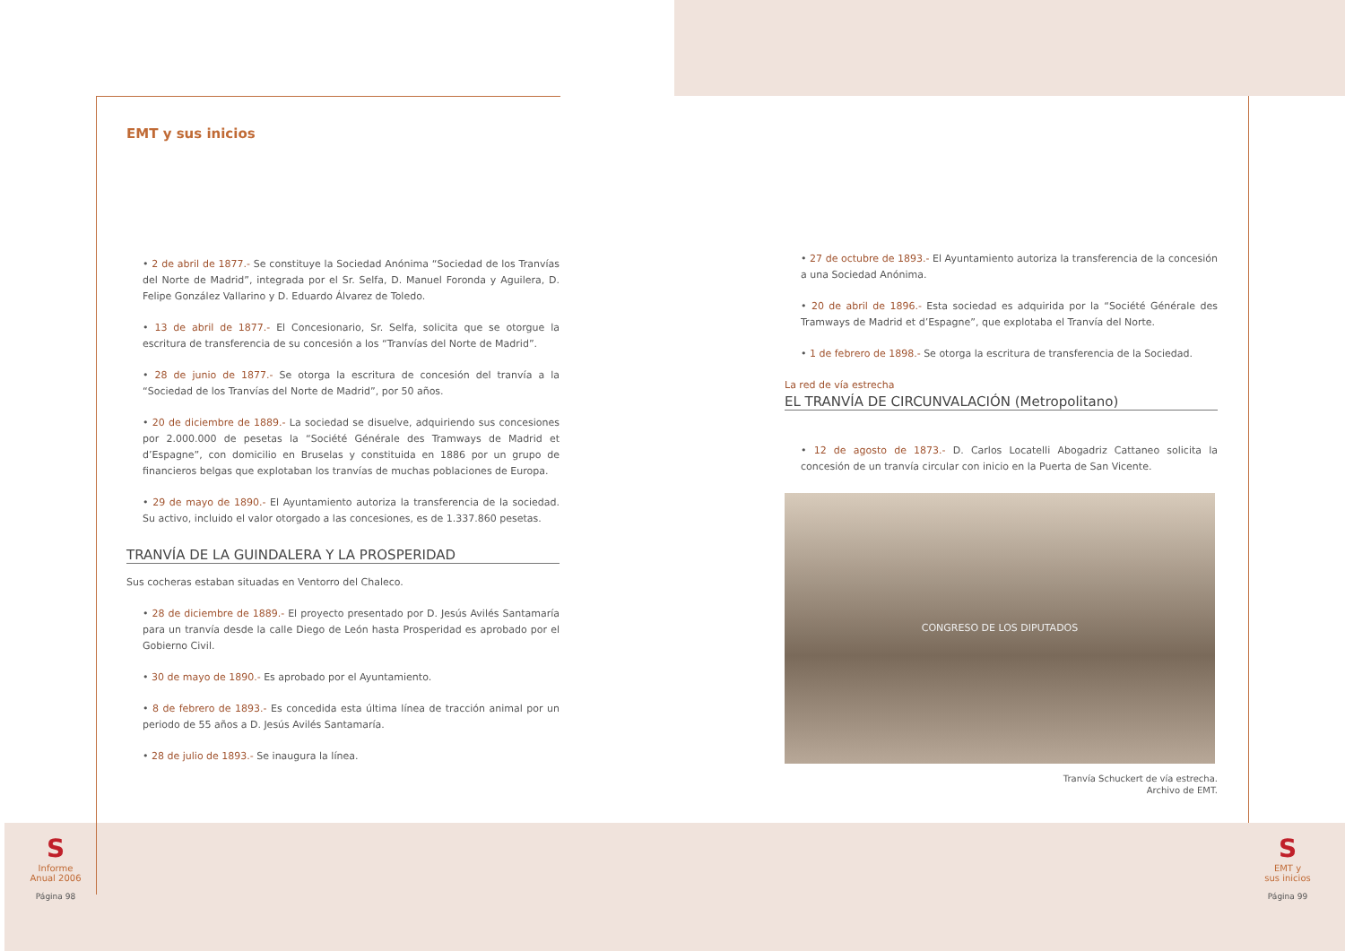EMT y sus inicios
• 2 de abril de 1877.- Se constituye la Sociedad Anónima “Sociedad de los Tranvías del Norte de Madrid”, integrada por el Sr. Selfa, D. Manuel Foronda y Aguilera, D. Felipe González Vallarino y D. Eduardo Álvarez de Toledo.
• 13 de abril de 1877.- El Concesionario, Sr. Selfa, solicita que se otorgue la escritura de transferencia de su concesión a los “Tranvías del Norte de Madrid”.
• 28 de junio de 1877.- Se otorga la escritura de concesión del tranvía a la “Sociedad de los Tranvías del Norte de Madrid”, por 50 años.
• 20 de diciembre de 1889.- La sociedad se disuelve, adquiriendo sus concesiones por 2.000.000 de pesetas la “Société Générale des Tramways de Madrid et d’Espagne”, con domicilio en Bruselas y constituida en 1886 por un grupo de financieros belgas que explotaban los tranvías de muchas poblaciones de Europa.
• 29 de mayo de 1890.- El Ayuntamiento autoriza la transferencia de la sociedad. Su activo, incluido el valor otorgado a las concesiones, es de 1.337.860 pesetas.
TRANVÍA DE LA GUINDALERA Y LA PROSPERIDAD
Sus cocheras estaban situadas en Ventorro del Chaleco.
• 28 de diciembre de 1889.- El proyecto presentado por D. Jesús Avilés Santamaría para un tranvía desde la calle Diego de León hasta Prosperidad es aprobado por el Gobierno Civil.
• 30 de mayo de 1890.- Es aprobado por el Ayuntamiento.
• 8 de febrero de 1893.- Es concedida esta última línea de tracción animal por un periodo de 55 años a D. Jesús Avilés Santamaría.
• 28 de julio de 1893.- Se inaugura la línea.
• 27 de octubre de 1893.- El Ayuntamiento autoriza la transferencia de la concesión a una Sociedad Anónima.
• 20 de abril de 1896.- Esta sociedad es adquirida por la “Société Générale des Tramways de Madrid et d’Espagne”, que explotaba el Tranvía del Norte.
• 1 de febrero de 1898.- Se otorga la escritura de transferencia de la Sociedad.
La red de vía estrecha
EL TRANVÍA DE CIRCUNVALACIÓN (Metropolitano)
• 12 de agosto de 1873.- D. Carlos Locatelli Abogadriz Cattaneo solicita la concesión de un tranvía circular con inicio en la Puerta de San Vicente.
CONGRESO DE LOS DIPUTADOS
Tranvía Schuckert de vía estrecha.
Archivo de EMT.
S
Informe
Anual 2006
Página 98
S
EMT y
sus inicios
Página 99